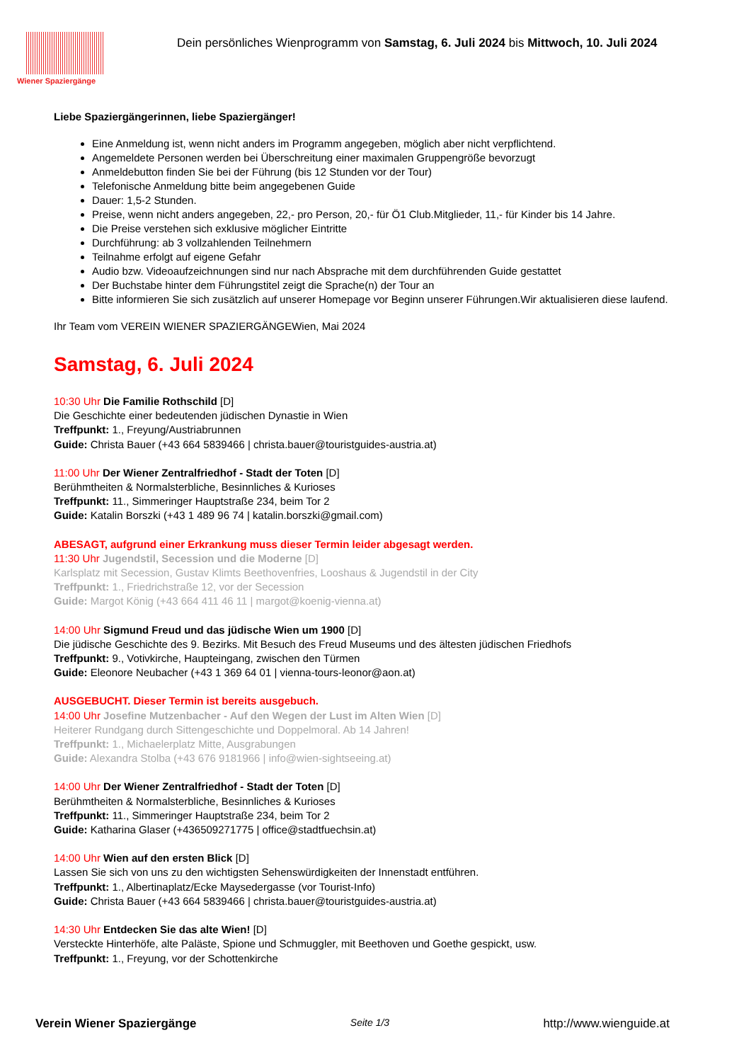Wiener Spaziergänge
Dein persönliches Wienprogramm von Samstag, 6. Juli 2024 bis Mittwoch, 10. Juli 2024
Liebe Spaziergängerinnen, liebe Spaziergänger!
Eine Anmeldung ist, wenn nicht anders im Programm angegeben, möglich aber nicht verpflichtend.
Angemeldete Personen werden bei Überschreitung einer maximalen Gruppengröße bevorzugt
Anmeldebutton finden Sie bei der Führung (bis 12 Stunden vor der Tour)
Telefonische Anmeldung bitte beim angegebenen Guide
Dauer: 1,5-2 Stunden.
Preise, wenn nicht anders angegeben, 22,- pro Person, 20,- für Ö1 Club.Mitglieder, 11,- für Kinder bis 14 Jahre.
Die Preise verstehen sich exklusive möglicher Eintritte
Durchführung: ab 3 vollzahlenden Teilnehmern
Teilnahme erfolgt auf eigene Gefahr
Audio bzw. Videoaufzeichnungen sind nur nach Absprache mit dem durchführenden Guide gestattet
Der Buchstabe hinter dem Führungstitel zeigt die Sprache(n) der Tour an
Bitte informieren Sie sich zusätzlich auf unserer Homepage vor Beginn unserer Führungen.Wir aktualisieren diese laufend.
Ihr Team vom VEREIN WIENER SPAZIERGÄNGEWien, Mai 2024
Samstag, 6. Juli 2024
10:30 Uhr Die Familie Rothschild [D]
Die Geschichte einer bedeutenden jüdischen Dynastie in Wien
Treffpunkt: 1., Freyung/Austriabrunnen
Guide: Christa Bauer (+43 664 5839466 | christa.bauer@touristguides-austria.at)
11:00 Uhr Der Wiener Zentralfriedhof - Stadt der Toten [D]
Berühmtheiten & Normalsterbliche, Besinnliches & Kurioses
Treffpunkt: 11., Simmeringer Hauptstraße 234, beim Tor 2
Guide: Katalin Borszki (+43 1 489 96 74 | katalin.borszki@gmail.com)
ABESAGT, aufgrund einer Erkrankung muss dieser Termin leider abgesagt werden.
11:30 Uhr Jugendstil, Secession und die Moderne [D]
Karlsplatz mit Secession, Gustav Klimts Beethovenfries, Looshaus & Jugendstil in der City
Treffpunkt: 1., Friedrichstraße 12, vor der Secession
Guide: Margot König (+43 664 411 46 11 | margot@koenig-vienna.at)
14:00 Uhr Sigmund Freud und das jüdische Wien um 1900 [D]
Die jüdische Geschichte des 9. Bezirks. Mit Besuch des Freud Museums und des ältesten jüdischen Friedhofs
Treffpunkt: 9., Votivkirche, Haupteingang, zwischen den Türmen
Guide: Eleonore Neubacher (+43 1 369 64 01 | vienna-tours-leonor@aon.at)
AUSGEBUCHT. Dieser Termin ist bereits ausgebuch.
14:00 Uhr Josefine Mutzenbacher - Auf den Wegen der Lust im Alten Wien [D]
Heiterer Rundgang durch Sittengeschichte und Doppelmoral. Ab 14 Jahren!
Treffpunkt: 1., Michaelerplatz Mitte, Ausgrabungen
Guide: Alexandra Stolba (+43 676 9181966 | info@wien-sightseeing.at)
14:00 Uhr Der Wiener Zentralfriedhof - Stadt der Toten [D]
Berühmtheiten & Normalsterbliche, Besinnliches & Kurioses
Treffpunkt: 11., Simmeringer Hauptstraße 234, beim Tor 2
Guide: Katharina Glaser (+436509271775 | office@stadtfuechsin.at)
14:00 Uhr Wien auf den ersten Blick [D]
Lassen Sie sich von uns zu den wichtigsten Sehenswürdigkeiten der Innenstadt entführen.
Treffpunkt: 1., Albertinaplatz/Ecke Maysedergasse (vor Tourist-Info)
Guide: Christa Bauer (+43 664 5839466 | christa.bauer@touristguides-austria.at)
14:30 Uhr Entdecken Sie das alte Wien! [D]
Versteckte Hinterhöfe, alte Paläste, Spione und Schmuggler, mit Beethoven und Goethe gespickt, usw.
Treffpunkt: 1., Freyung, vor der Schottenkirche
Verein Wiener Spaziergänge Seite 1/3 http://www.wienguide.at